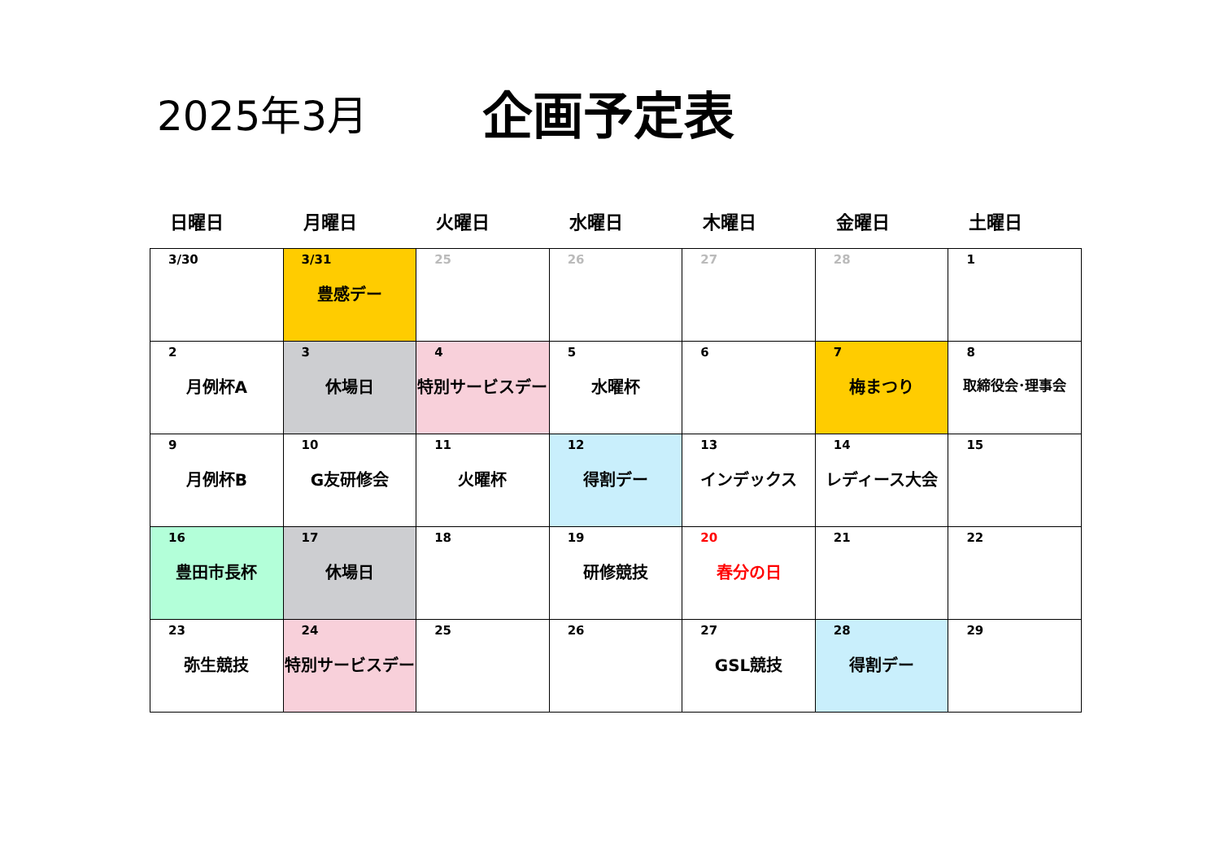2025年3月
企画予定表
日曜日 月曜日 火曜日 水曜日 木曜日 金曜日 土曜日
| 3/30 | 3/31 豊感デー | 25 | 26 | 27 | 28 | 1 |
| 2 月例杯A | 3 休場日 | 4 特別サービスデー | 5 水曜杯 | 6 | 7 梅まつり | 8 取締役会･理事会 |
| 9 月例杯B | 10 G友研修会 | 11 火曜杯 | 12 得割デー | 13 インデックス | 14 レディース大会 | 15 |
| 16 豊田市長杯 | 17 休場日 | 18 | 19 研修競技 | 20 春分の日 | 21 | 22 |
| 23 弥生競技 | 24 特別サービスデー | 25 | 26 | 27 GSL競技 | 28 得割デー | 29 |